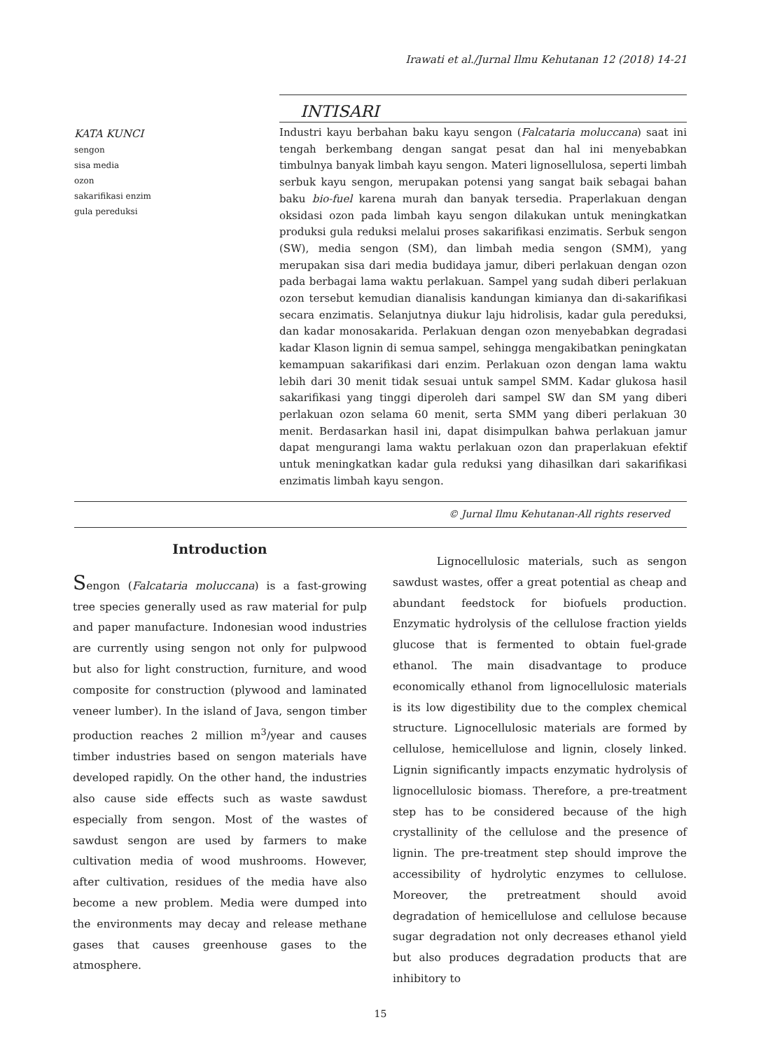Irawati et al./Jurnal Ilmu Kehutanan 12 (2018) 14-21
KATA KUNCI
sengon
sisa media
ozon
sakarifikasi enzim
gula pereduksi
INTISARI
Industri kayu berbahan baku kayu sengon (Falcataria moluccana) saat ini tengah berkembang dengan sangat pesat dan hal ini menyebabkan timbulnya banyak limbah kayu sengon. Materi lignosellulosa, seperti limbah serbuk kayu sengon, merupakan potensi yang sangat baik sebagai bahan baku bio-fuel karena murah dan banyak tersedia. Praperlakuan dengan oksidasi ozon pada limbah kayu sengon dilakukan untuk meningkatkan produksi gula reduksi melalui proses sakarifikasi enzimatis. Serbuk sengon (SW), media sengon (SM), dan limbah media sengon (SMM), yang merupakan sisa dari media budidaya jamur, diberi perlakuan dengan ozon pada berbagai lama waktu perlakuan. Sampel yang sudah diberi perlakuan ozon tersebut kemudian dianalisis kandungan kimianya dan di-sakarifikasi secara enzimatis. Selanjutnya diukur laju hidrolisis, kadar gula pereduksi, dan kadar monosakarida. Perlakuan dengan ozon menyebabkan degradasi kadar Klason lignin di semua sampel, sehingga mengakibatkan peningkatan kemampuan sakarifikasi dari enzim. Perlakuan ozon dengan lama waktu lebih dari 30 menit tidak sesuai untuk sampel SMM. Kadar glukosa hasil sakarifikasi yang tinggi diperoleh dari sampel SW dan SM yang diberi perlakuan ozon selama 60 menit, serta SMM yang diberi perlakuan 30 menit. Berdasarkan hasil ini, dapat disimpulkan bahwa perlakuan jamur dapat mengurangi lama waktu perlakuan ozon dan praperlakuan efektif untuk meningkatkan kadar gula reduksi yang dihasilkan dari sakarifikasi enzimatis limbah kayu sengon.
© Jurnal Ilmu Kehutanan-All rights reserved
Introduction
Sengon (Falcataria moluccana) is a fast-growing tree species generally used as raw material for pulp and paper manufacture. Indonesian wood industries are currently using sengon not only for pulpwood but also for light construction, furniture, and wood composite for construction (plywood and laminated veneer lumber). In the island of Java, sengon timber production reaches 2 million m<sup>3</sup>/year and causes timber industries based on sengon materials have developed rapidly. On the other hand, the industries also cause side effects such as waste sawdust especially from sengon. Most of the wastes of sawdust sengon are used by farmers to make cultivation media of wood mushrooms. However, after cultivation, residues of the media have also become a new problem. Media were dumped into the environments may decay and release methane gases that causes greenhouse gases to the atmosphere.
Lignocellulosic materials, such as sengon sawdust wastes, offer a great potential as cheap and abundant feedstock for biofuels production. Enzymatic hydrolysis of the cellulose fraction yields glucose that is fermented to obtain fuel-grade ethanol. The main disadvantage to produce economically ethanol from lignocellulosic materials is its low digestibility due to the complex chemical structure. Lignocellulosic materials are formed by cellulose, hemicellulose and lignin, closely linked. Lignin significantly impacts enzymatic hydrolysis of lignocellulosic biomass. Therefore, a pre-treatment step has to be considered because of the high crystallinity of the cellulose and the presence of lignin. The pre-treatment step should improve the accessibility of hydrolytic enzymes to cellulose. Moreover, the pretreatment should avoid degradation of hemicellulose and cellulose because sugar degradation not only decreases ethanol yield but also produces degradation products that are inhibitory to
15